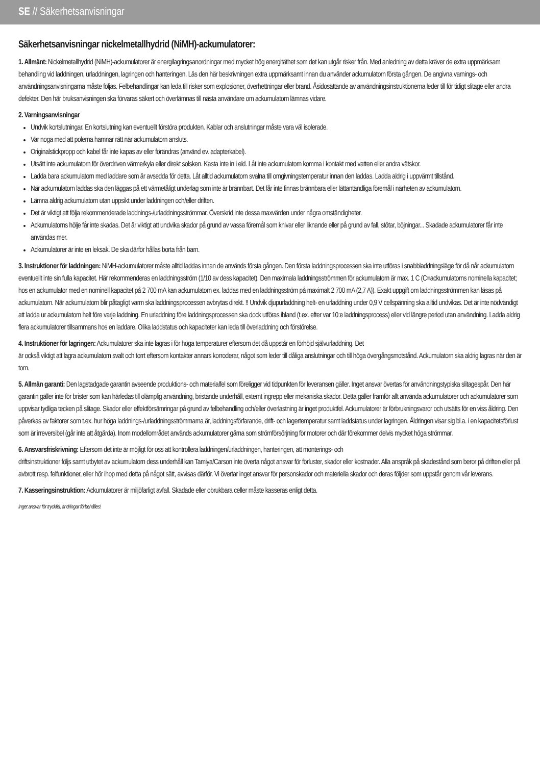SE // Säkerhetsanvisningar
Säkerhetsanvisningar nickelmetallhydrid (NiMH)-ackumulatorer:
1. Allmänt: Nickelmetallhydrid (NiMH)-ackumulatorer är energilagringsanordningar med mycket hög energitäthet som det kan utgår risker från. Med anledning av detta kräver de extra uppmärksam behandling vid laddningen, urladdningen, lagringen och hanteringen. Läs den här beskrivningen extra uppmärksamt innan du använder ackumulatorn första gången. De angivna varnings- och användningsanvisningarna måste följas. Felbehandlingar kan leda till risker som explosioner, överhettningar eller brand. Åsidosättande av användningsinstruktionerna leder till för tidigt slitage eller andra defekter. Den här bruksanvisningen ska förvaras säkert och överlämnas till nästa användare om ackumulatorn lämnas vidare.
2. Varningsanvisningar
Undvik kortslutningar. En kortslutning kan eventuellt förstöra produkten. Kablar och anslutningar måste vara väl isolerade.
Var noga med att polerna hamnar rätt när ackumulatorn ansluts.
Originalstickpropp och kabel får inte kapas av eller förändras (använd ev. adapterkabel).
Utsätt inte ackumulatorn för överdriven värme/kyla eller direkt solsken. Kasta inte in i eld. Låt inte ackumulatorn komma i kontakt med vatten eller andra vätskor.
Ladda bara ackumulatorn med laddare som är avsedda för detta. Låt alltid ackumulatorn svalna till omgivningstemperatur innan den laddas. Ladda aldrig i uppvärmt tillstånd.
När ackumulatorn laddas ska den läggas på ett värmetåligt underlag som inte är brännbart. Det får inte finnas brännbara eller lättantändliga föremål i närheten av ackumulatorn.
Lämna aldrig ackumulatorn utan uppsikt under laddningen och/eller driften.
Det är viktigt att följa rekommenderade laddnings-/urladdningsströmmar. Överskrid inte dessa maxvärden under några omständigheter.
Ackumulatorns hölje får inte skadas. Det är viktigt att undvika skador på grund av vassa föremål som knivar eller liknande eller på grund av fall, stötar, böjningar... Skadade ackumulatorer får inte användas mer.
Ackumulatorer är inte en leksak. De ska därför hållas borta från barn.
3. Instruktioner för laddningen: NiMH-ackumulatorer måste alltid laddas innan de används första gången. Den första laddningsprocessen ska inte utföras i snabbladdningsläge för då når ackumulatorn eventuellt inte sin fulla kapacitet. Här rekommenderas en laddningsström (1/10 av dess kapacitet). Den maximala laddningsströmmen för ackumulatorn är max. 1 C (C=ackumulatorns nominella kapacitet; hos en ackumulator med en nominell kapacitet på 2 700 mA kan ackumulatorn ex. laddas med en laddningsström på maximalt 2 700 mA (2,7 A)). Exakt uppgift om laddningsströmmen kan läsas på ackumulatorn. När ackumulatorn blir påtagligt varm ska laddningsprocessen avbrytas direkt. !! Undvik djupurladdning helt- en urladdning under 0,9 V cellspänning ska alltid undvikas. Det är inte nödvändigt att ladda ur ackumulatorn helt före varje laddning. En urladdning före laddningsprocessen ska dock utföras ibland (t.ex. efter var 10:e laddningsprocess) eller vid längre period utan användning. Ladda aldrig flera ackumulatorer tillsammans hos en laddare. Olika laddstatus och kapaciteter kan leda till överladdning och förstörelse.
4. Instruktioner för lagringen: Ackumulatorer ska inte lagras i för höga temperaturer eftersom det då uppstår en förhöjd självurladdning. Det
är också viktigt att lagra ackumulatorn svalt och torrt eftersom kontakter annars korroderar, något som leder till dåliga anslutningar och till höga övergångsmotstånd. Ackumulatorn ska aldrig lagras när den är tom.
5. Allmän garanti: Den lagstadgade garantin avseende produktions- och materialfel som föreligger vid tidpunkten för leveransen gäller. Inget ansvar övertas för användningstypiska slitagespår. Den här garantin gäller inte för brister som kan härledas till olämplig användning, bristande underhåll, externt ingrepp eller mekaniska skador. Detta gäller framför allt använda ackumulatorer och ackumulatorer som uppvisar tydliga tecken på slitage. Skador eller effektförsämringar på grund av felbehandling och/eller överlastning är inget produktfel. Ackumulatorer är förbrukningsvaror och utsätts för en viss åldring. Den påverkas av faktorer som t.ex. hur höga laddnings-/urladdningsströmmarna är, laddningsförfarande, drift- och lagertemperatur samt laddstatus under lagringen. Åldringen visar sig bl.a. i en kapacitetsförlust som är irreversibel (går inte att åtgärda). Inom modellområdet används ackumulatorer gärna som strömförsörjning för motorer och där förekommer delvis mycket höga strömmar.
6. Ansvarsfriskrivning: Eftersom det inte är möjligt för oss att kontrollera laddningen/urladdningen, hanteringen, att monterings- och
driftsinstruktioner följs samt utbytet av ackumulatorn dess underhåll kan Tamiya/Carson inte överta något ansvar för förluster, skador eller kostnader. Alla anspråk på skadestånd som beror på driften eller på avbrott resp. felfunktioner, eller hör ihop med detta på något sätt, avvisas därför. Vi övertar inget ansvar för personskador och materiella skador och deras följder som uppstår genom vår leverans.
7. Kasseringsinstruktion: Ackumulatorer är miljöfarligt avfall. Skadade eller obrukbara celler måste kasseras enligt detta.
Inget ansvar för tryckfel, ändringar förbehålles!